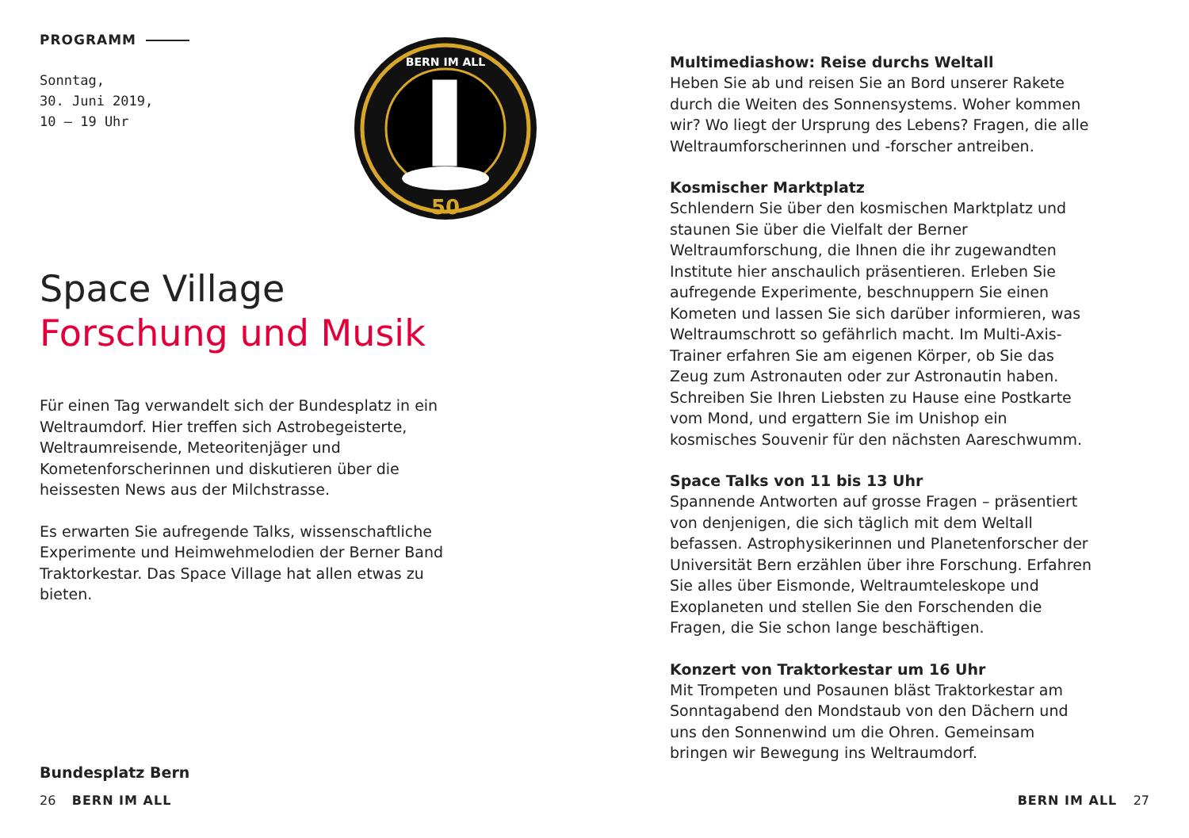PROGRAMM
Sonntag,
30. Juni 2019,
10 – 19 Uhr
50
BERN IM ALL
Space Village
Forschung und Musik
Für einen Tag verwandelt sich der Bundesplatz in ein Weltraumdorf. Hier treffen sich Astrobegeisterte, Weltraumreisende, Meteoritenjäger und Kometenforscherinnen und diskutieren über die heissesten News aus der Milchstrasse.
Es erwarten Sie aufregende Talks, wissenschaftliche Experimente und Heimwehmelodien der Berner Band Traktorkestar. Das Space Village hat allen etwas zu bieten.
Bundesplatz Bern
Multimediashow: Reise durchs Weltall
Heben Sie ab und reisen Sie an Bord unserer Rakete durch die Weiten des Sonnensystems. Woher kommen wir? Wo liegt der Ursprung des Lebens? Fragen, die alle Weltraumforscherinnen und -forscher antreiben.
Kosmischer Marktplatz
Schlendern Sie über den kosmischen Marktplatz und staunen Sie über die Vielfalt der Berner Weltraumforschung, die Ihnen die ihr zugewandten Institute hier anschaulich präsentieren. Erleben Sie aufregende Experimente, beschnuppern Sie einen Kometen und lassen Sie sich darüber informieren, was Weltraumschrott so gefährlich macht. Im Multi-Axis-Trainer erfahren Sie am eigenen Körper, ob Sie das Zeug zum Astronauten oder zur Astronautin haben. Schreiben Sie Ihren Liebsten zu Hause eine Postkarte vom Mond, und ergattern Sie im Unishop ein kosmisches Souvenir für den nächsten Aareschwumm.
Space Talks von 11 bis 13 Uhr
Spannende Antworten auf grosse Fragen – präsentiert von denjenigen, die sich täglich mit dem Weltall befassen. Astrophysikerinnen und Planetenforscher der Universität Bern erzählen über ihre Forschung. Erfahren Sie alles über Eismonde, Weltraumteleskope und Exoplaneten und stellen Sie den Forschenden die Fragen, die Sie schon lange beschäftigen.
Konzert von Traktorkestar um 16 Uhr
Mit Trompeten und Posaunen bläst Traktorkestar am Sonntagabend den Mondstaub von den Dächern und uns den Sonnenwind um die Ohren. Gemeinsam bringen wir Bewegung ins Weltraumdorf.
26 BERN IM ALL BERN IM ALL 27